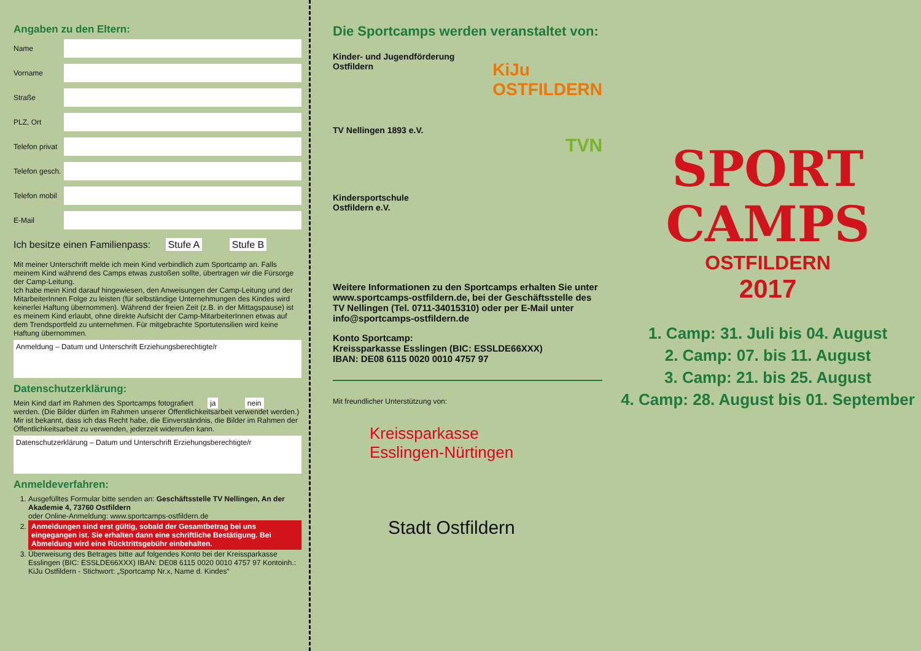Angaben zu den Eltern:
Name
Vorname
Straße
PLZ, Ort
Telefon privat
Telefon gesch.
Telefon mobil
E-Mail
Ich besitze einen Familienpass: Stufe A Stufe B
Mit meiner Unterschrift melde ich mein Kind verbindlich zum Sportcamp an. Falls meinem Kind während des Camps etwas zustoßen sollte, übertragen wir die Fürsorge der Camp-Leitung.
Ich habe mein Kind darauf hingewiesen, den Anweisungen der Camp-Leitung und der MitarbeiterInnen Folge zu leisten (für selbständige Unternehmungen des Kindes wird keinerlei Haftung übernommen). Während der freien Zeit (z.B. in der Mittagspause) ist es meinem Kind erlaubt, ohne direkte Aufsicht der Camp-MitarbeiterInnen etwas auf dem Trendsportfeld zu unternehmen. Für mitgebrachte Sportutensilien wird keine Haftung übernommen.
Anmeldung – Datum und Unterschrift Erziehungsberechtigte/r
Datenschutzerklärung:
Mein Kind darf im Rahmen des Sportcamps fotografiert ja nein werden. (Die Bilder dürfen im Rahmen unserer Öffentlichkeitsarbeit verwendet werden.)
Mir ist bekannt, dass ich das Recht habe, die Einverständnis, die Bilder im Rahmen der Öffentlichkeitsarbeit zu verwenden, jederzeit widerrufen kann.
Datenschutzerklärung – Datum und Unterschrift Erziehungsberechtigte/r
Anmeldeverfahren:
1. Ausgefülltes Formular bitte senden an: Geschäftsstelle TV Nellingen, An der Akademie 4, 73760 Ostfildern
oder Online-Anmeldung: www.sportcamps-ostfildern.de
2. Anmeldungen sind erst gültig, sobald der Gesamtbetrag bei uns eingegangen ist. Sie erhalten dann eine schriftliche Bestätigung. Bei Abmeldung wird eine Rücktrittsgebühr einbehalten.
3. Überweisung des Betrages bitte auf folgendes Konto bei der Kreissparkasse Esslingen (BIC: ESSLDE66XXX) IBAN: DE08 6115 0020 0010 4757 97 Kontoinh.: KiJu Ostfildern - Stichwort: „Sportcamp Nr.x, Name d. Kindes“
Die Sportcamps werden veranstaltet von:
Kinder- und Jugendförderung
Ostfildern
KiJu
OSTFILDERN
TV Nellingen 1893 e.V.
TVN
Kindersportschule
Ostfildern e.V.
Weitere Informationen zu den Sportcamps erhalten Sie unter www.sportcamps-ostfildern.de, bei der Geschäftsstelle des TV Nellingen (Tel. 0711-34015310) oder per E-Mail unter info@sportcamps-ostfildern.de
Konto Sportcamp:
Kreissparkasse Esslingen (BIC: ESSLDE66XXX)
IBAN: DE08 6115 0020 0010 4757 97
Mit freundlicher Unterstützung von:
Kreissparkasse
Esslingen-Nürtingen
Stadt Ostfildern
SPORT
CAMPS
OSTFILDERN
2017
1. Camp: 31. Juli bis 04. August
2. Camp: 07. bis 11. August
3. Camp: 21. bis 25. August
4. Camp: 28. August bis 01. September